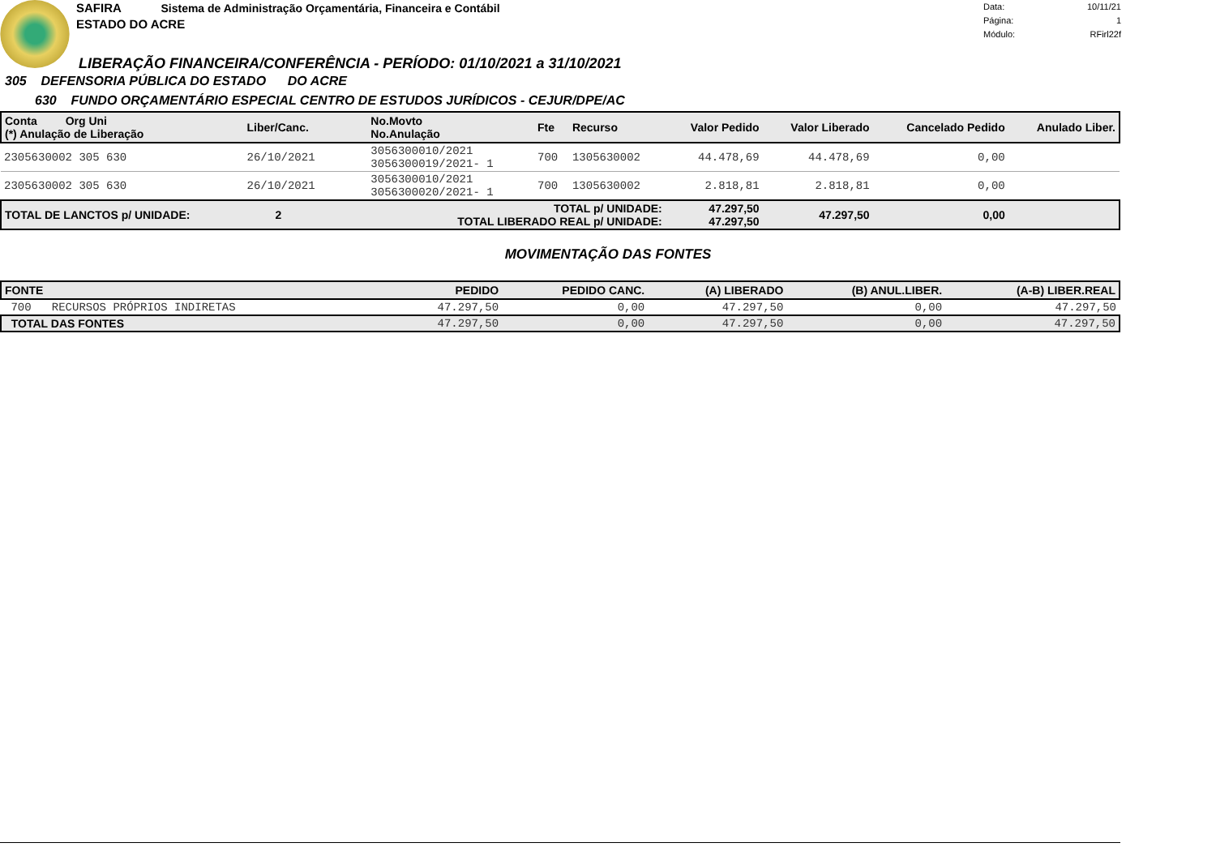SAFIRA Sistema de Administração Orçamentária, Financeira e Contábil
ESTADO DO ACRE
Data: 10/11/21
Página: 1
Módulo: RFirl22f
LIBERAÇÃO FINANCEIRA/CONFERÊNCIA - PERÍODO: 01/10/2021 a 31/10/2021
305 DEFENSORIA PÚBLICA DO ESTADO DO ACRE
630 FUNDO ORÇAMENTÁRIO ESPECIAL CENTRO DE ESTUDOS JURÍDICOS - CEJUR/DPE/AC
| Conta Org Uni (*) Anulação de Liberação | Liber/Canc. | No.Movto No.Anulação | Fte | Recurso | Valor Pedido | Valor Liberado | Cancelado Pedido | Anulado Liber. |
| --- | --- | --- | --- | --- | --- | --- | --- | --- |
| 2305630002 305 630 | 26/10/2021 | 3056300010/2021 3056300019/2021- 1 | 700 | 1305630002 | 44.478,69 | 44.478,69 | 0,00 | |
| 2305630002 305 630 | 26/10/2021 | 3056300010/2021 3056300020/2021- 1 | 700 | 1305630002 | 2.818,81 | 2.818,81 | 0,00 | |
| TOTAL DE LANCTOS p/ UNIDADE: 2 | | TOTAL p/ UNIDADE: TOTAL LIBERADO REAL p/ UNIDADE: | | | 47.297,50 47.297,50 | 47.297,50 | 0,00 | |
MOVIMENTAÇÃO DAS FONTES
| FONTE | PEDIDO | PEDIDO CANC. | (A) LIBERADO | (B) ANUL.LIBER. | (A-B) LIBER.REAL |
| --- | --- | --- | --- | --- | --- |
| 700 RECURSOS PRÓPRIOS INDIRETAS | 47.297,50 | 0,00 | 47.297,50 | 0,00 | 47.297,50 |
| TOTAL DAS FONTES | 47.297,50 | 0,00 | 47.297,50 | 0,00 | 47.297,50 |